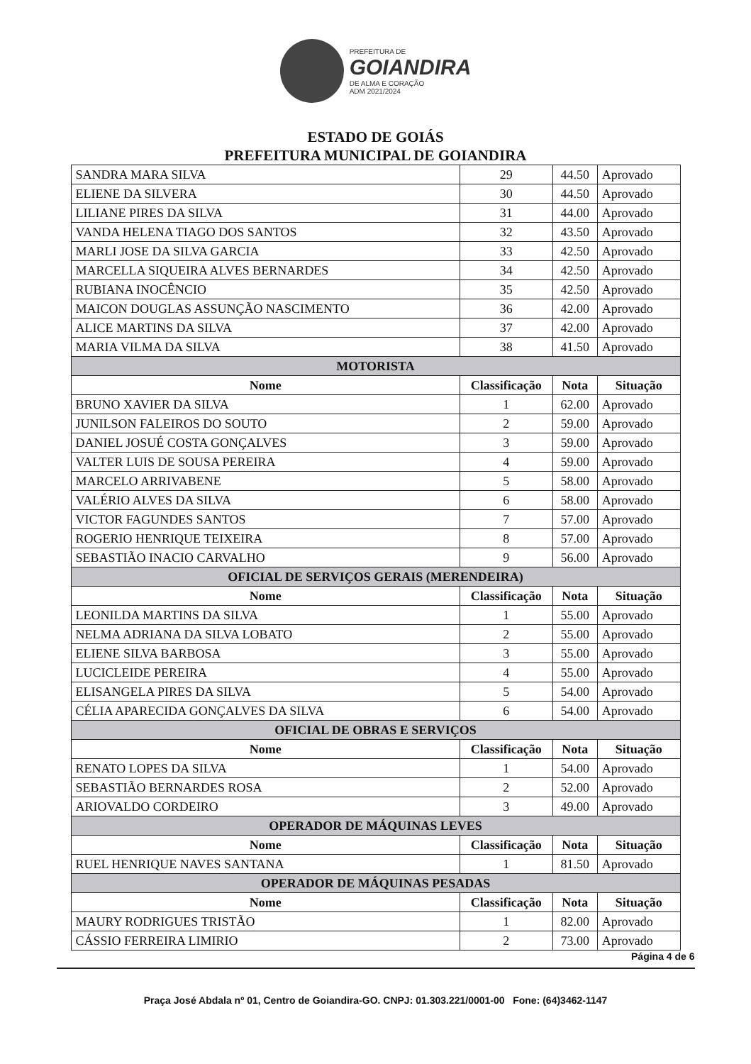PREFEITURA DE
GOIANDIRA
DE ALMA E CORAÇÃO
ADM 2021/2024
ESTADO DE GOIÁS
PREFEITURA MUNICIPAL DE GOIANDIRA
| SANDRA MARA SILVA | 29 | 44.50 | Aprovado |
| ELIENE DA SILVERA | 30 | 44.50 | Aprovado |
| LILIANE PIRES DA SILVA | 31 | 44.00 | Aprovado |
| VANDA HELENA TIAGO DOS SANTOS | 32 | 43.50 | Aprovado |
| MARLI JOSE DA SILVA GARCIA | 33 | 42.50 | Aprovado |
| MARCELLA SIQUEIRA ALVES BERNARDES | 34 | 42.50 | Aprovado |
| RUBIANA INOCÊNCIO | 35 | 42.50 | Aprovado |
| MAICON DOUGLAS ASSUNÇÃO NASCIMENTO | 36 | 42.00 | Aprovado |
| ALICE MARTINS DA SILVA | 37 | 42.00 | Aprovado |
| MARIA VILMA DA SILVA | 38 | 41.50 | Aprovado |
| MOTORISTA | | | |
| Nome | Classificação | Nota | Situação |
| BRUNO XAVIER DA SILVA | 1 | 62.00 | Aprovado |
| JUNILSON FALEIROS DO SOUTO | 2 | 59.00 | Aprovado |
| DANIEL JOSUÉ COSTA GONÇALVES | 3 | 59.00 | Aprovado |
| VALTER LUIS DE SOUSA PEREIRA | 4 | 59.00 | Aprovado |
| MARCELO ARRIVABENE | 5 | 58.00 | Aprovado |
| VALÉRIO ALVES DA SILVA | 6 | 58.00 | Aprovado |
| VICTOR FAGUNDES SANTOS | 7 | 57.00 | Aprovado |
| ROGERIO HENRIQUE TEIXEIRA | 8 | 57.00 | Aprovado |
| SEBASTIÃO INACIO CARVALHO | 9 | 56.00 | Aprovado |
| OFICIAL DE SERVIÇOS GERAIS (MERENDEIRA) | | | |
| Nome | Classificação | Nota | Situação |
| LEONILDA MARTINS DA SILVA | 1 | 55.00 | Aprovado |
| NELMA ADRIANA DA SILVA LOBATO | 2 | 55.00 | Aprovado |
| ELIENE SILVA BARBOSA | 3 | 55.00 | Aprovado |
| LUCICLEIDE PEREIRA | 4 | 55.00 | Aprovado |
| ELISANGELA PIRES DA SILVA | 5 | 54.00 | Aprovado |
| CÉLIA APARECIDA GONÇALVES DA SILVA | 6 | 54.00 | Aprovado |
| OFICIAL DE OBRAS E SERVIÇOS | | | |
| Nome | Classificação | Nota | Situação |
| RENATO LOPES DA SILVA | 1 | 54.00 | Aprovado |
| SEBASTIÃO BERNARDES ROSA | 2 | 52.00 | Aprovado |
| ARIOVALDO CORDEIRO | 3 | 49.00 | Aprovado |
| OPERADOR DE MÁQUINAS LEVES | | | |
| Nome | Classificação | Nota | Situação |
| RUEL HENRIQUE NAVES SANTANA | 1 | 81.50 | Aprovado |
| OPERADOR DE MÁQUINAS PESADAS | | | |
| Nome | Classificação | Nota | Situação |
| MAURY RODRIGUES TRISTÃO | 1 | 82.00 | Aprovado |
| CÁSSIO FERREIRA LIMIRIO | 2 | 73.00 | Aprovado |
Página 4 de 6
Praça José Abdala nº 01, Centro de Goiandira-GO. CNPJ: 01.303.221/0001-00 Fone: (64)3462-1147